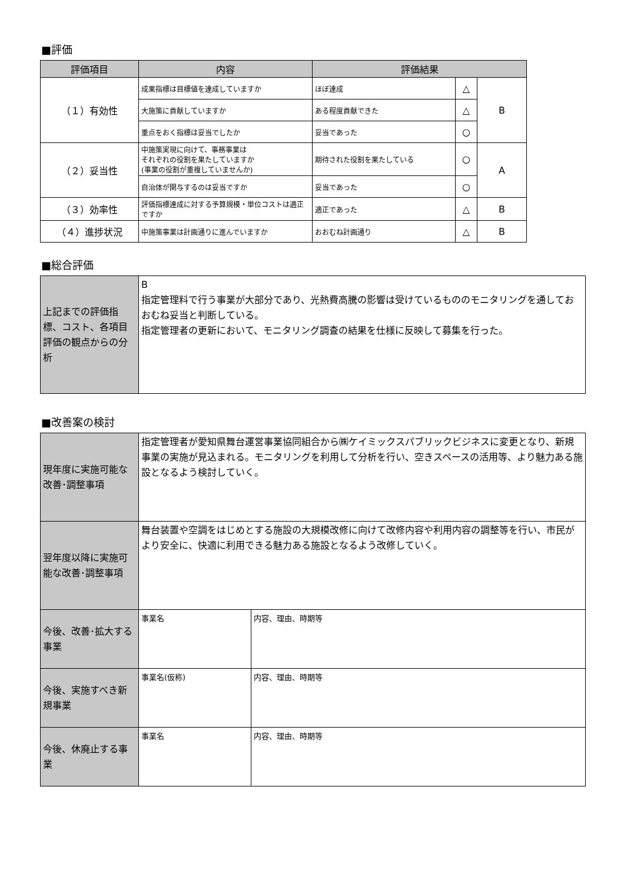■評価
| 評価項目 | 内容 | 評価結果 | | |
| --- | --- | --- | --- | --- |
| （１）有効性 | 成果指標は目標値を達成していますか | ほぼ達成 | △ | B |
| | 大施策に貢献していますか | ある程度貢献できた | △ | |
| | 重点をおく指標は妥当でしたか | 妥当であった | ○ | |
| （２）妥当性 | 中施策実現に向けて、事務事業は それぞれの役割を果たしていますか (事業の役割が重複していませんか) | 期待された役割を果たしている | ○ | A |
| | 自治体が関与するのは妥当ですか | 妥当であった | ○ | |
| （３）効率性 | 評価指標達成に対する予算規模・単位コストは適正ですか | 適正であった | △ | B |
| （４）進捗状況 | 中施策事業は計画通りに進んでいますか | おおむね計画通り | △ | B |
■総合評価
| 上記までの評価指標、コスト、各項目評価の観点からの分析 | B 指定管理料で行う事業が大部分であり、光熱費高騰の影響は受けているもののモニタリングを通しておおむね妥当と判断している。 指定管理者の更新において、モニタリング調査の結果を仕様に反映して募集を行った。 |
■改善案の検討
| 現年度に実施可能な改善･調整事項 | 指定管理者が愛知県舞台運営事業協同組合から㈱ケイミックスパブリックビジネスに変更となり、新規事業の実施が見込まれる。モニタリングを利用して分析を行い、空きスペースの活用等、より魅力ある施設となるよう検討していく。 | |
| 翌年度以降に実施可能な改善･調整事項 | 舞台装置や空調をはじめとする施設の大規模改修に向けて改修内容や利用内容の調整等を行い、市民がより安全に、快適に利用できる魅力ある施設となるよう改修していく。 | |
| 今後、改善･拡大する事業 | 事業名 | 内容、理由、時期等 |
| 今後、実施すべき新規事業 | 事業名(仮称) | 内容、理由、時期等 |
| 今後、休廃止する事業 | 事業名 | 内容、理由、時期等 |